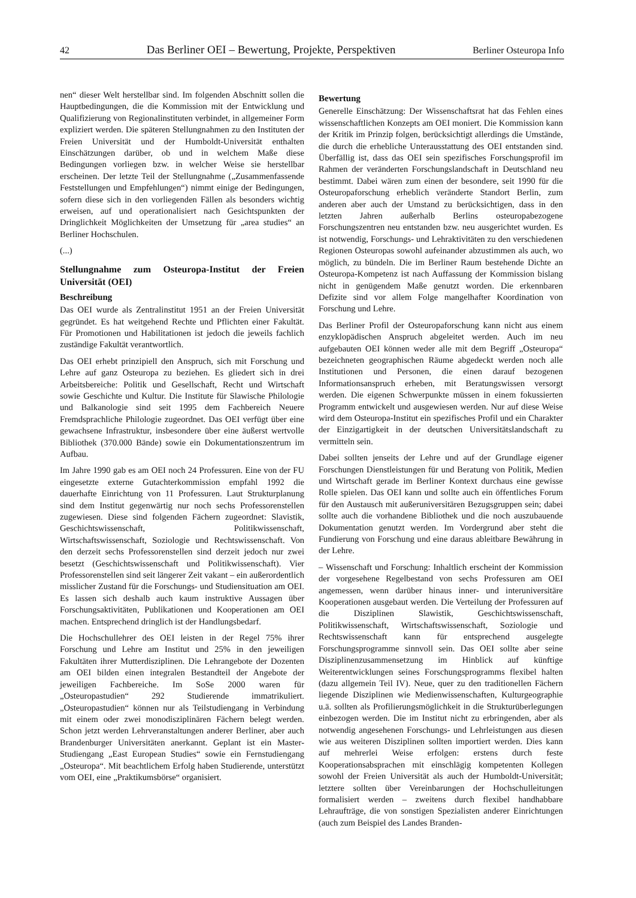42 Das Berliner OEI – Bewertung, Projekte, Perspektiven Berliner Osteuropa Info
nen“ dieser Welt herstellbar sind. Im folgenden Abschnitt sollen die Hauptbedingungen, die die Kommission mit der Entwicklung und Qualifizierung von Regionalinstituten verbindet, in allgemeiner Form expliziert werden. Die späteren Stellungnahmen zu den Instituten der Freien Universität und der Humboldt-Universität enthalten Einschätzungen darüber, ob und in welchem Maße diese Bedingungen vorliegen bzw. in welcher Weise sie herstellbar erscheinen. Der letzte Teil der Stellungnahme („Zusammenfassende Feststellungen und Empfehlungen“) nimmt einige der Bedingungen, sofern diese sich in den vorliegenden Fällen als besonders wichtig erweisen, auf und operationalisiert nach Gesichtspunkten der Dringlichkeit Möglichkeiten der Umsetzung für „area studies“ an Berliner Hochschulen.
(...)
Stellungnahme zum Osteuropa-Institut der Freien Universität (OEI)
Beschreibung
Das OEI wurde als Zentralinstitut 1951 an der Freien Universität gegründet. Es hat weitgehend Rechte und Pflichten einer Fakultät. Für Promotionen und Habilitationen ist jedoch die jeweils fachlich zuständige Fakultät verantwortlich.
Das OEI erhebt prinzipiell den Anspruch, sich mit Forschung und Lehre auf ganz Osteuropa zu beziehen. Es gliedert sich in drei Arbeitsbereiche: Politik und Gesellschaft, Recht und Wirtschaft sowie Geschichte und Kultur. Die Institute für Slawische Philologie und Balkanologie sind seit 1995 dem Fachbereich Neuere Fremdsprachliche Philologie zugeordnet. Das OEI verfügt über eine gewachsene Infrastruktur, insbesondere über eine äußerst wertvolle Bibliothek (370.000 Bände) sowie ein Dokumentationszentrum im Aufbau.
Im Jahre 1990 gab es am OEI noch 24 Professuren. Eine von der FU eingesetzte externe Gutachterkommission empfahl 1992 die dauerhafte Einrichtung von 11 Professuren. Laut Strukturplanung sind dem Institut gegenwärtig nur noch sechs Professorenstellen zugewiesen. Diese sind folgenden Fächern zugeordnet: Slavistik, Geschichtswissenschaft, Politikwissenschaft, Wirtschaftswissenschaft, Soziologie und Rechtswissenschaft. Von den derzeit sechs Professorenstellen sind derzeit jedoch nur zwei besetzt (Geschichtswissenschaft und Politikwissenschaft). Vier Professorenstellen sind seit längerer Zeit vakant – ein außerordentlich misslicher Zustand für die Forschungs- und Studiensituation am OEI. Es lassen sich deshalb auch kaum instruktive Aussagen über Forschungsaktivitäten, Publikationen und Kooperationen am OEI machen. Entsprechend dringlich ist der Handlungsbedarf.
Die Hochschullehrer des OEI leisten in der Regel 75% ihrer Forschung und Lehre am Institut und 25% in den jeweiligen Fakultäten ihrer Mutterdisziplinen. Die Lehrangebote der Dozenten am OEI bilden einen integralen Bestandteil der Angebote der jeweiligen Fachbereiche. Im SoSe 2000 waren für „Osteuropastudien“ 292 Studierende immatrikuliert. „Osteuropastudien“ können nur als Teilstudiengang in Verbindung mit einem oder zwei monodisziplinären Fächern belegt werden. Schon jetzt werden Lehrveranstaltungen anderer Berliner, aber auch Brandenburger Universitäten anerkannt. Geplant ist ein Master-Studiengang „East European Studies“ sowie ein Fernstudiengang „Osteuropa“. Mit beachtlichem Erfolg haben Studierende, unterstützt vom OEI, eine „Praktikumsbörse“ organisiert.
Bewertung
Generelle Einschätzung: Der Wissenschaftsrat hat das Fehlen eines wissenschaftlichen Konzepts am OEI moniert. Die Kommission kann der Kritik im Prinzip folgen, berücksichtigt allerdings die Umstände, die durch die erhebliche Unterausstattung des OEI entstanden sind. Überfällig ist, dass das OEI sein spezifisches Forschungsprofil im Rahmen der veränderten Forschungslandschaft in Deutschland neu bestimmt. Dabei wären zum einen der besondere, seit 1990 für die Osteuropaforschung erheblich veränderte Standort Berlin, zum anderen aber auch der Umstand zu berücksichtigen, dass in den letzten Jahren außerhalb Berlins osteuropabezogene Forschungszentren neu entstanden bzw. neu ausgerichtet wurden. Es ist notwendig, Forschungs- und Lehraktivitäten zu den verschiedenen Regionen Osteuropas sowohl aufeinander abzustimmen als auch, wo möglich, zu bündeln. Die im Berliner Raum bestehende Dichte an Osteuropa-Kompetenz ist nach Auffassung der Kommission bislang nicht in genügendem Maße genutzt worden. Die erkennbaren Defizite sind vor allem Folge mangelhafter Koordination von Forschung und Lehre.
Das Berliner Profil der Osteuropaforschung kann nicht aus einem enzyklopädischen Anspruch abgeleitet werden. Auch im neu aufgebauten OEI können weder alle mit dem Begriff „Osteuropa“ bezeichneten geographischen Räume abgedeckt werden noch alle Institutionen und Personen, die einen darauf bezogenen Informationsanspruch erheben, mit Beratungswissen versorgt werden. Die eigenen Schwerpunkte müssen in einem fokussierten Programm entwickelt und ausgewiesen werden. Nur auf diese Weise wird dem Osteuropa-Institut ein spezifisches Profil und ein Charakter der Einzigartigkeit in der deutschen Universitätslandschaft zu vermitteln sein.
Dabei sollten jenseits der Lehre und auf der Grundlage eigener Forschungen Dienstleistungen für und Beratung von Politik, Medien und Wirtschaft gerade im Berliner Kontext durchaus eine gewisse Rolle spielen. Das OEI kann und sollte auch ein öffentliches Forum für den Austausch mit außeruniversitären Bezugsgruppen sein; dabei sollte auch die vorhandene Bibliothek und die noch auszubauende Dokumentation genutzt werden. Im Vordergrund aber steht die Fundierung von Forschung und eine daraus ableitbare Bewährung in der Lehre.
– Wissenschaft und Forschung: Inhaltlich erscheint der Kommission der vorgesehene Regelbestand von sechs Professuren am OEI angemessen, wenn darüber hinaus inner- und interuniversitäre Kooperationen ausgebaut werden. Die Verteilung der Professuren auf die Disziplinen Slawistik, Geschichtswissenschaft, Politikwissenschaft, Wirtschaftswissenschaft, Soziologie und Rechtswissenschaft kann für entsprechend ausgelegte Forschungsprogramme sinnvoll sein. Das OEI sollte aber seine Disziplinenzusammensetzung im Hinblick auf künftige Weiterentwicklungen seines Forschungsprogramms flexibel halten (dazu allgemein Teil IV). Neue, quer zu den traditionellen Fächern liegende Disziplinen wie Medienwissenschaften, Kulturgeographie u.ä. sollten als Profilierungsmöglichkeit in die Strukturüberlegungen einbezogen werden. Die im Institut nicht zu erbringenden, aber als notwendig angesehenen Forschungs- und Lehrleistungen aus diesen wie aus weiteren Disziplinen sollten importiert werden. Dies kann auf mehrerlei Weise erfolgen: erstens durch feste Kooperationsabsprachen mit einschlägig kompetenten Kollegen sowohl der Freien Universität als auch der Humboldt-Universität; letztere sollten über Vereinbarungen der Hochschulleitungen formalisiert werden – zweitens durch flexibel handhabbare Lehraufträge, die von sonstigen Spezialisten anderer Einrichtungen (auch zum Beispiel des Landes Branden-